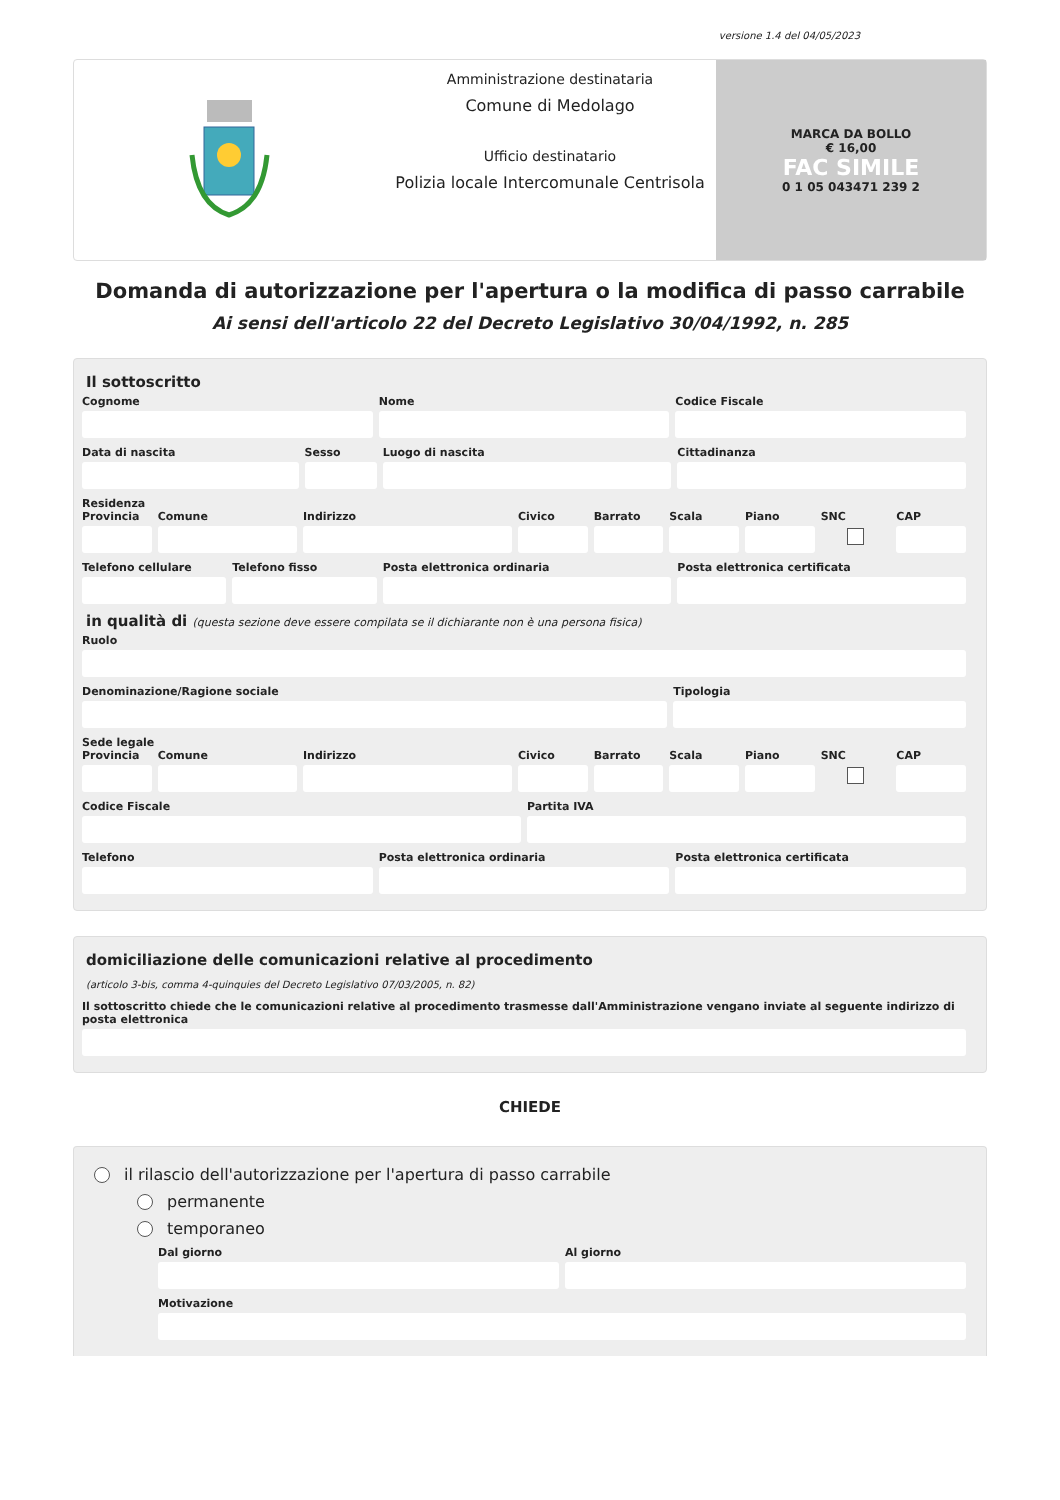versione 1.4 del 04/05/2023
Amministrazione destinataria
Comune di Medolago
Ufficio destinatario
Polizia locale Intercomunale Centrisola
MARCA DA BOLLO
€ 16,00
FAC SIMILE
0 1 05 043471 239 2
Domanda di autorizzazione per l'apertura o la modifica di passo carrabile
Ai sensi dell'articolo 22 del Decreto Legislativo 30/04/1992, n. 285
Il sottoscritto
Cognome Nome Codice Fiscale
Data di nascita Sesso Luogo di nascita Cittadinanza
Residenza
Provincia Comune Indirizzo Civico Barrato Scala Piano SNC CAP
Telefono cellulare Telefono fisso Posta elettronica ordinaria Posta elettronica certificata
in qualità di (questa sezione deve essere compilata se il dichiarante non è una persona fisica)
Ruolo
Denominazione/Ragione sociale Tipologia
Sede legale
Provincia Comune Indirizzo Civico Barrato Scala Piano SNC CAP
Codice Fiscale Partita IVA
Telefono Posta elettronica ordinaria Posta elettronica certificata
domiciliazione delle comunicazioni relative al procedimento
(articolo 3-bis, comma 4-quinquies del Decreto Legislativo 07/03/2005, n. 82)
Il sottoscritto chiede che le comunicazioni relative al procedimento trasmesse dall'Amministrazione vengano inviate al seguente indirizzo di posta elettronica
CHIEDE
il rilascio dell'autorizzazione per l'apertura di passo carrabile
permanente
temporaneo
Dal giorno Al giorno
Motivazione